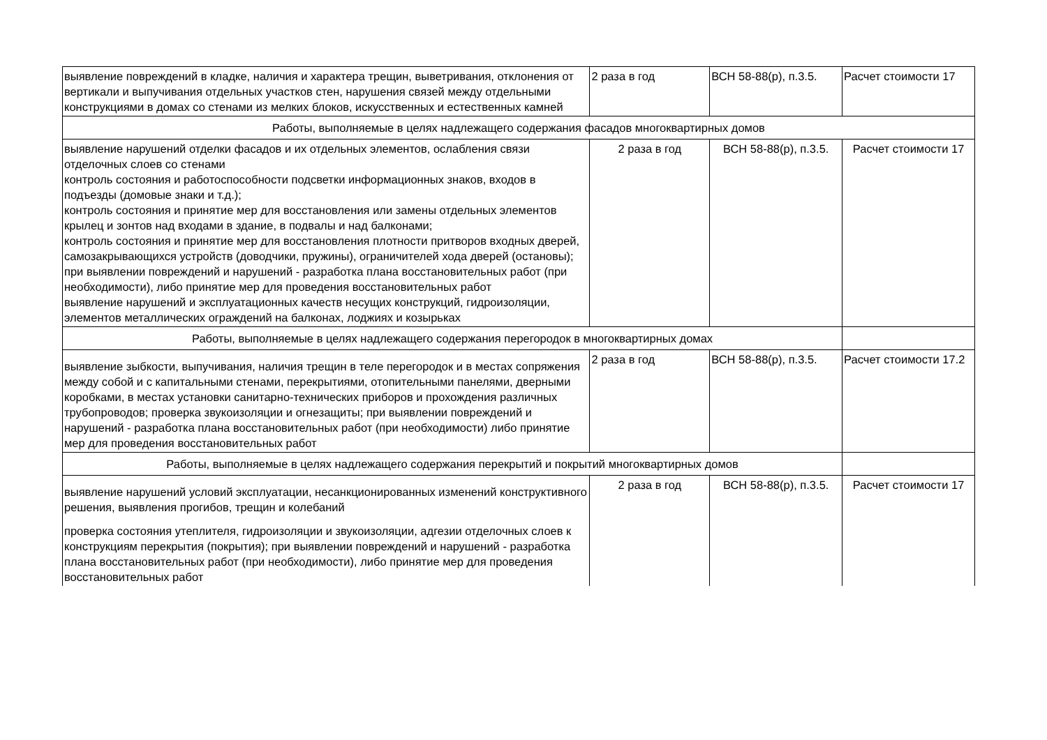| выявление повреждений в кладке, наличия и характера трещин, выветривания, отклонения от вертикали и выпучивания отдельных участков стен, нарушения связей между отдельными конструкциями в домах со стенами из мелких блоков, искусственных и естественных камней | 2 раза в год | ВСН 58-88(р), п.3.5. | Расчет стоимости 17 |
| Работы, выполняемые в целях надлежащего содержания фасадов многоквартирных домов | | | |
| выявление нарушений отделки фасадов и их отдельных элементов, ослабления связи отделочных слоев со стенами контроль состояния и работоспособности подсветки информационных знаков, входов в подъезды (домовые знаки и т.д.); контроль состояния и принятие мер для восстановления или замены отдельных элементов крылец и зонтов над входами в здание, в подвалы и над балконами; контроль состояния и принятие мер для восстановления плотности притворов входных дверей, самозакрывающихся устройств (доводчики, пружины), ограничителей хода дверей (остановы); при выявлении повреждений и нарушений - разработка плана восстановительных работ (при необходимости), либо принятие мер для проведения восстановительных работ выявление нарушений и эксплуатационных качеств несущих конструкций, гидроизоляции, элементов металлических ограждений на балконах, лоджиях и козырьках | 2 раза в год | ВСН 58-88(р), п.3.5. | Расчет стоимости 17 |
| Работы, выполняемые в целях надлежащего содержания перегородок в многоквартирных домах | | | |
| выявление зыбкости, выпучивания, наличия трещин в теле перегородок и в местах сопряжения между собой и с капитальными стенами, перекрытиями, отопительными панелями, дверными коробками, в местах установки санитарно-технических приборов и прохождения различных трубопроводов; проверка звукоизоляции и огнезащиты; при выявлении повреждений и нарушений - разработка плана восстановительных работ (при необходимости) либо принятие мер для проведения восстановительных работ | 2 раза в год | ВСН 58-88(р), п.3.5. | Расчет стоимости 17.2 |
| Работы, выполняемые в целях надлежащего содержания перекрытий и покрытий многоквартирных домов | | | |
| выявление нарушений условий эксплуатации, несанкционированных изменений конструктивного решения, выявления прогибов, трещин и колебаний проверка состояния утеплителя, гидроизоляции и звукоизоляции, адгезии отделочных слоев к конструкциям перекрытия (покрытия); при выявлении повреждений и нарушений - разработка плана восстановительных работ (при необходимости), либо принятие мер для проведения восстановительных работ | 2 раза в год | ВСН 58-88(р), п.3.5. | Расчет стоимости 17 |